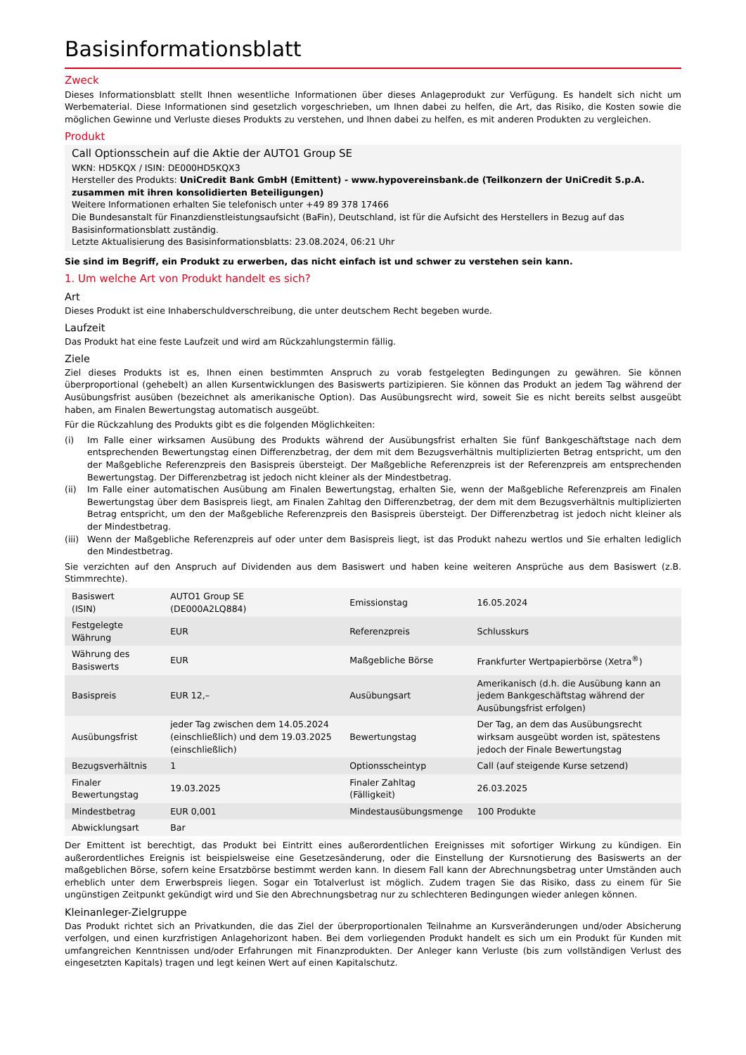Basisinformationsblatt
Zweck
Dieses Informationsblatt stellt Ihnen wesentliche Informationen über dieses Anlageprodukt zur Verfügung. Es handelt sich nicht um Werbematerial. Diese Informationen sind gesetzlich vorgeschrieben, um Ihnen dabei zu helfen, die Art, das Risiko, die Kosten sowie die möglichen Gewinne und Verluste dieses Produkts zu verstehen, und Ihnen dabei zu helfen, es mit anderen Produkten zu vergleichen.
Produkt
Call Optionsschein auf die Aktie der AUTO1 Group SE
WKN: HD5KQX / ISIN: DE000HD5KQX3
Hersteller des Produkts: UniCredit Bank GmbH (Emittent) - www.hypovereinsbank.de (Teilkonzern der UniCredit S.p.A. zusammen mit ihren konsolidierten Beteiligungen)
Weitere Informationen erhalten Sie telefonisch unter +49 89 378 17466
Die Bundesanstalt für Finanzdienstleistungsaufsicht (BaFin), Deutschland, ist für die Aufsicht des Herstellers in Bezug auf das Basisinformationsblatt zuständig.
Letzte Aktualisierung des Basisinformationsblatts: 23.08.2024, 06:21 Uhr
Sie sind im Begriff, ein Produkt zu erwerben, das nicht einfach ist und schwer zu verstehen sein kann.
1. Um welche Art von Produkt handelt es sich?
Art
Dieses Produkt ist eine Inhaberschuldverschreibung, die unter deutschem Recht begeben wurde.
Laufzeit
Das Produkt hat eine feste Laufzeit und wird am Rückzahlungstermin fällig.
Ziele
Ziel dieses Produkts ist es, Ihnen einen bestimmten Anspruch zu vorab festgelegten Bedingungen zu gewähren. Sie können überproportional (gehebelt) an allen Kursentwicklungen des Basiswerts partizipieren. Sie können das Produkt an jedem Tag während der Ausübungsfrist ausüben (bezeichnet als amerikanische Option). Das Ausübungsrecht wird, soweit Sie es nicht bereits selbst ausgeübt haben, am Finalen Bewertungstag automatisch ausgeübt.
Für die Rückzahlung des Produkts gibt es die folgenden Möglichkeiten:
(i) Im Falle einer wirksamen Ausübung des Produkts während der Ausübungsfrist erhalten Sie fünf Bankgeschäftstage nach dem entsprechenden Bewertungstag einen Differenzbetrag, der dem mit dem Bezugsverhältnis multiplizierten Betrag entspricht, um den der Maßgebliche Referenzpreis den Basispreis übersteigt. Der Maßgebliche Referenzpreis ist der Referenzpreis am entsprechenden Bewertungstag. Der Differenzbetrag ist jedoch nicht kleiner als der Mindestbetrag.
(ii) Im Falle einer automatischen Ausübung am Finalen Bewertungstag, erhalten Sie, wenn der Maßgebliche Referenzpreis am Finalen Bewertungstag über dem Basispreis liegt, am Finalen Zahltag den Differenzbetrag, der dem mit dem Bezugsverhältnis multiplizierten Betrag entspricht, um den der Maßgebliche Referenzpreis den Basispreis übersteigt. Der Differenzbetrag ist jedoch nicht kleiner als der Mindestbetrag.
(iii) Wenn der Maßgebliche Referenzpreis auf oder unter dem Basispreis liegt, ist das Produkt nahezu wertlos und Sie erhalten lediglich den Mindestbetrag.
Sie verzichten auf den Anspruch auf Dividenden aus dem Basiswert und haben keine weiteren Ansprüche aus dem Basiswert (z.B. Stimmrechte).
| Basiswert (ISIN) | AUTO1 Group SE (DE000A2LQ884) | Emissionstag | 16.05.2024 |
| Festgelegte Währung | EUR | Referenzpreis | Schlusskurs |
| Währung des Basiswerts | EUR | Maßgebliche Börse | Frankfurter Wertpapierbörse (Xetra<sup>®</sup>) |
| Basispreis | EUR 12,– | Ausübungsart | Amerikanisch (d.h. die Ausübung kann an jedem Bankgeschäftstag während der Ausübungsfrist erfolgen) |
| Ausübungsfrist | jeder Tag zwischen dem 14.05.2024 (einschließlich) und dem 19.03.2025 (einschließlich) | Bewertungstag | Der Tag, an dem das Ausübungsrecht wirksam ausgeübt worden ist, spätestens jedoch der Finale Bewertungstag |
| Bezugsverhältnis | 1 | Optionsscheintyp | Call (auf steigende Kurse setzend) |
| Finaler Bewertungstag | 19.03.2025 | Finaler Zahltag (Fälligkeit) | 26.03.2025 |
| Mindestbetrag | EUR 0,001 | Mindestausübungsmenge | 100 Produkte |
| Abwicklungsart | Bar | | |
Der Emittent ist berechtigt, das Produkt bei Eintritt eines außerordentlichen Ereignisses mit sofortiger Wirkung zu kündigen. Ein außerordentliches Ereignis ist beispielsweise eine Gesetzesänderung, oder die Einstellung der Kursnotierung des Basiswerts an der maßgeblichen Börse, sofern keine Ersatzbörse bestimmt werden kann. In diesem Fall kann der Abrechnungsbetrag unter Umständen auch erheblich unter dem Erwerbspreis liegen. Sogar ein Totalverlust ist möglich. Zudem tragen Sie das Risiko, dass zu einem für Sie ungünstigen Zeitpunkt gekündigt wird und Sie den Abrechnungsbetrag nur zu schlechteren Bedingungen wieder anlegen können.
Kleinanleger-Zielgruppe
Das Produkt richtet sich an Privatkunden, die das Ziel der überproportionalen Teilnahme an Kursveränderungen und/oder Absicherung verfolgen, und einen kurzfristigen Anlagehorizont haben. Bei dem vorliegenden Produkt handelt es sich um ein Produkt für Kunden mit umfangreichen Kenntnissen und/oder Erfahrungen mit Finanzprodukten. Der Anleger kann Verluste (bis zum vollständigen Verlust des eingesetzten Kapitals) tragen und legt keinen Wert auf einen Kapitalschutz.